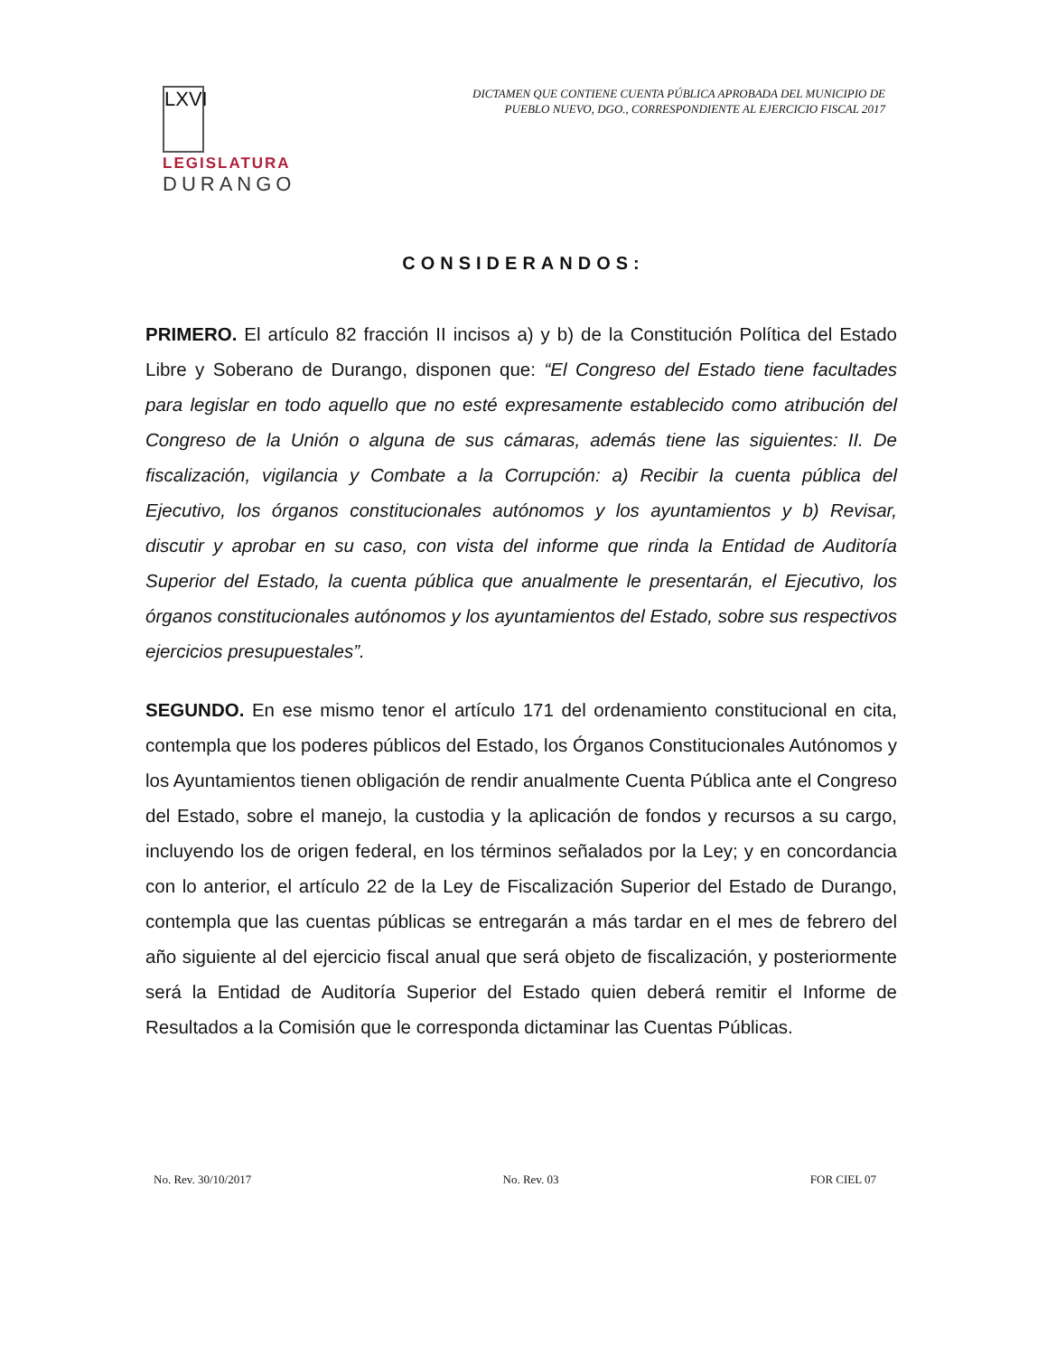LXVI
LEGISLATURA
DURANGO
DICTAMEN QUE CONTIENE CUENTA PÚBLICA APROBADA DEL MUNICIPIO DE
PUEBLO NUEVO, DGO., CORRESPONDIENTE AL EJERCICIO FISCAL 2017
CONSIDERANDOS:
PRIMERO. El artículo 82 fracción II incisos a) y b) de la Constitución Política del Estado Libre y Soberano de Durango, disponen que: “El Congreso del Estado tiene facultades para legislar en todo aquello que no esté expresamente establecido como atribución del Congreso de la Unión o alguna de sus cámaras, además tiene las siguientes: II. De fiscalización, vigilancia y Combate a la Corrupción: a) Recibir la cuenta pública del Ejecutivo, los órganos constitucionales autónomos y los ayuntamientos y b) Revisar, discutir y aprobar en su caso, con vista del informe que rinda la Entidad de Auditoría Superior del Estado, la cuenta pública que anualmente le presentarán, el Ejecutivo, los órganos constitucionales autónomos y los ayuntamientos del Estado, sobre sus respectivos ejercicios presupuestales”.
SEGUNDO. En ese mismo tenor el artículo 171 del ordenamiento constitucional en cita, contempla que los poderes públicos del Estado, los Órganos Constitucionales Autónomos y los Ayuntamientos tienen obligación de rendir anualmente Cuenta Pública ante el Congreso del Estado, sobre el manejo, la custodia y la aplicación de fondos y recursos a su cargo, incluyendo los de origen federal, en los términos señalados por la Ley; y en concordancia con lo anterior, el artículo 22 de la Ley de Fiscalización Superior del Estado de Durango, contempla que las cuentas públicas se entregarán a más tardar en el mes de febrero del año siguiente al del ejercicio fiscal anual que será objeto de fiscalización, y posteriormente será la Entidad de Auditoría Superior del Estado quien deberá remitir el Informe de Resultados a la Comisión que le corresponda dictaminar las Cuentas Públicas.
No. Rev. 30/10/2017 No. Rev. 03 FOR CIEL 07